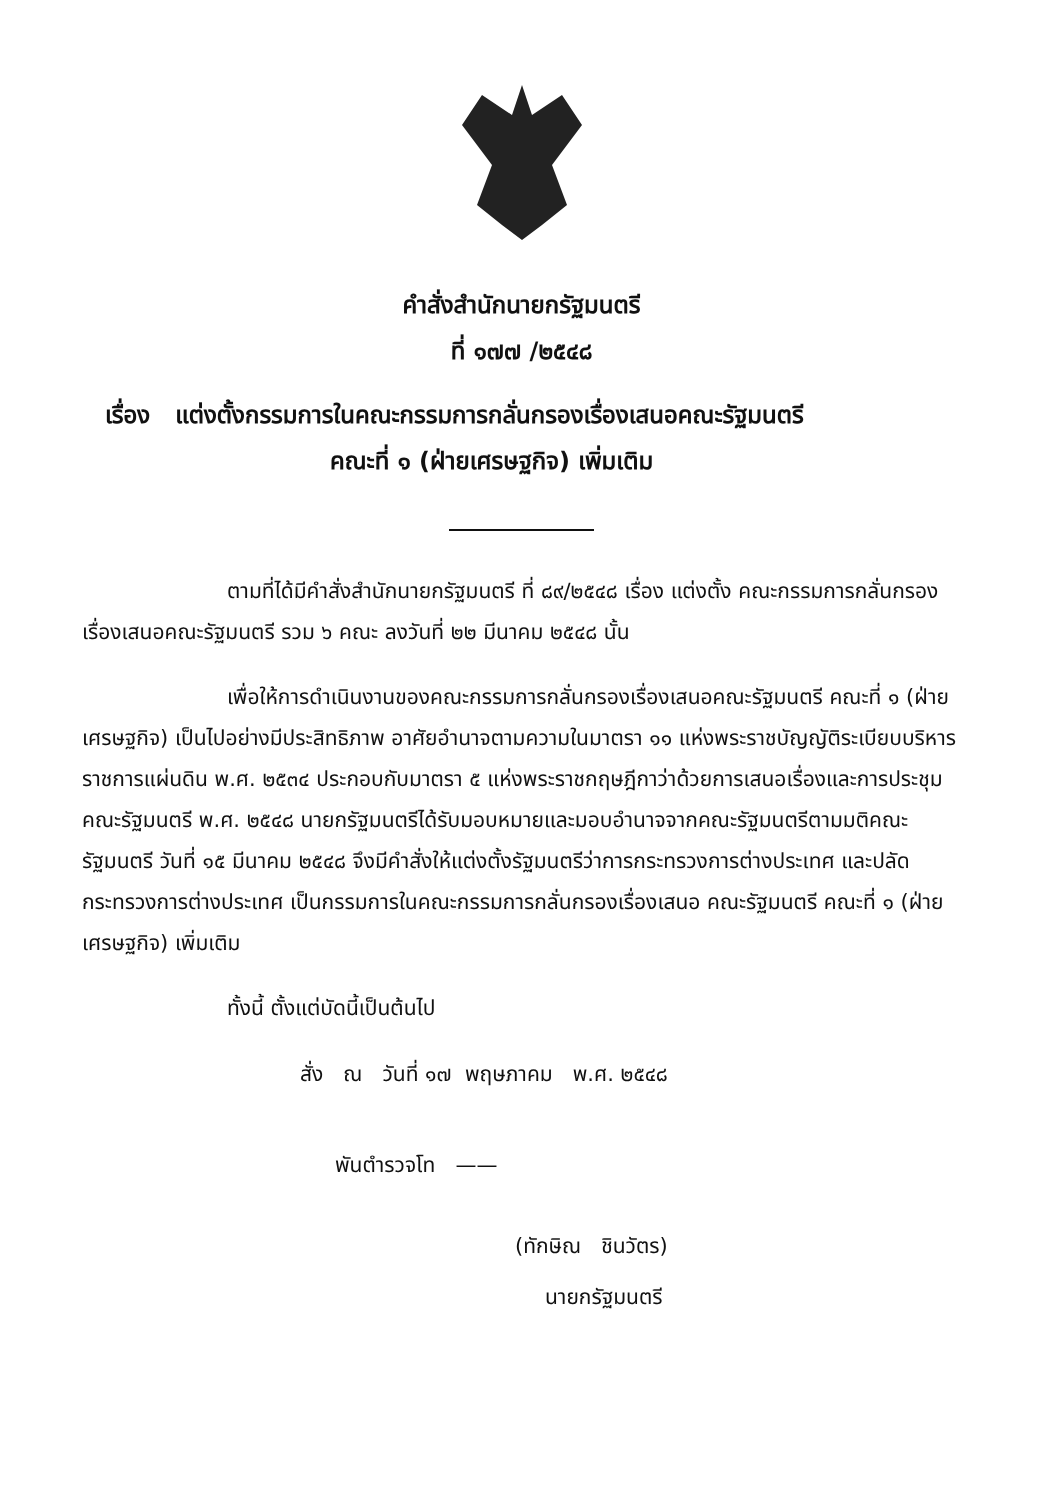คำสั่งสำนักนายกรัฐมนตรี
ที่ ๑๗๗ /๒๕๔๘
เรื่อง แต่งตั้งกรรมการในคณะกรรมการกลั่นกรองเรื่องเสนอคณะรัฐมนตรี
คณะที่ ๑ (ฝ่ายเศรษฐกิจ) เพิ่มเติม
ตามที่ได้มีคำสั่งสำนักนายกรัฐมนตรี ที่ ๘๙/๒๕๔๘ เรื่อง แต่งตั้ง คณะกรรมการกลั่นกรองเรื่องเสนอคณะรัฐมนตรี รวม ๖ คณะ ลงวันที่ ๒๒ มีนาคม ๒๕๔๘ นั้น
เพื่อให้การดำเนินงานของคณะกรรมการกลั่นกรองเรื่องเสนอคณะรัฐมนตรี คณะที่ ๑ (ฝ่ายเศรษฐกิจ) เป็นไปอย่างมีประสิทธิภาพ อาศัยอำนาจตามความในมาตรา ๑๑ แห่งพระราชบัญญัติระเบียบบริหารราชการแผ่นดิน พ.ศ. ๒๕๓๔ ประกอบกับมาตรา ๕ แห่งพระราชกฤษฎีกาว่าด้วยการเสนอเรื่องและการประชุมคณะรัฐมนตรี พ.ศ. ๒๕๔๘ นายกรัฐมนตรีได้รับมอบหมายและมอบอำนาจจากคณะรัฐมนตรีตามมติคณะรัฐมนตรี วันที่ ๑๕ มีนาคม ๒๕๔๘ จึงมีคำสั่งให้แต่งตั้งรัฐมนตรีว่าการกระทรวงการต่างประเทศ และปลัดกระทรวงการต่างประเทศ เป็นกรรมการในคณะกรรมการกลั่นกรองเรื่องเสนอ คณะรัฐมนตรี คณะที่ ๑ (ฝ่ายเศรษฐกิจ) เพิ่มเติม
ทั้งนี้ ตั้งแต่บัดนี้เป็นต้นไป
สั่ง ณ วันที่ ๑๗ พฤษภาคม พ.ศ. ๒๕๔๘
พันตำรวจโท ——
(ทักษิณ ชินวัตร)
นายกรัฐมนตรี